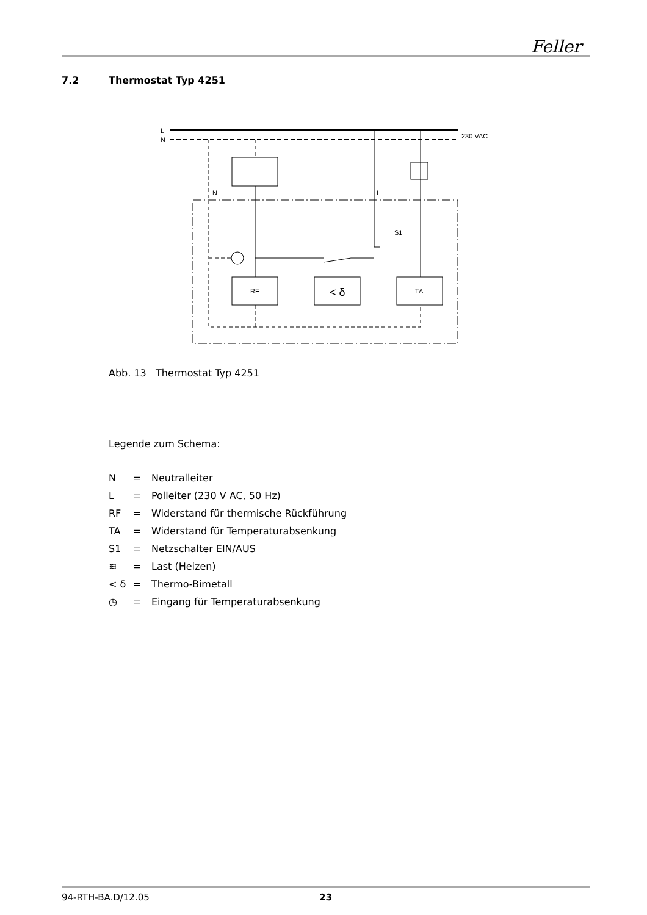Feller
7.2 Thermostat Typ 4251
L
N
230 VAC
RF
< δ
TA
N
L
S1
Abb. 13 Thermostat Typ 4251
Legende zum Schema:
| N | = | Neutralleiter |
| L | = | Polleiter (230 V AC, 50 Hz) |
| RF | = | Widerstand für thermische Rückführung |
| TA | = | Widerstand für Temperaturabsenkung |
| S1 | = | Netzschalter EIN/AUS |
| ≋ | = | Last (Heizen) |
| < δ | = | Thermo-Bimetall |
| ◷ | = | Eingang für Temperaturabsenkung |
94-RTH-BA.D/12.05 23